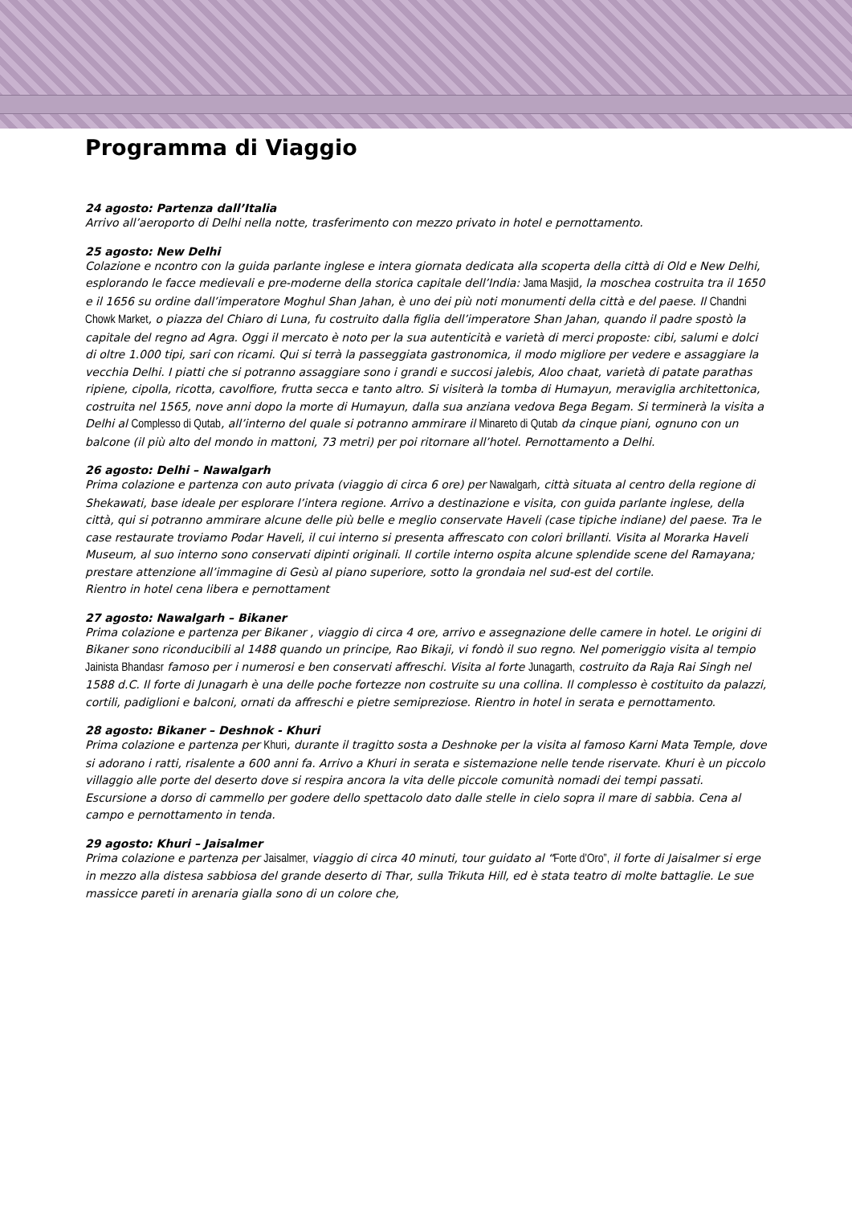Programma di Viaggio
24 agosto: Partenza dall’Italia
Arrivo all’aeroporto di Delhi nella notte, trasferimento con mezzo privato in hotel e pernottamento.
25 agosto: New Delhi
Colazione e ncontro con la guida parlante inglese e intera giornata dedicata alla scoperta della città di Old e New Delhi, esplorando le facce medievali e pre-moderne della storica capitale dell’India: Jama Masjid, la moschea costruita tra il 1650 e il 1656 su ordine dall’imperatore Moghul Shan Jahan, è uno dei più noti monumenti della città e del paese. Il Chandni Chowk Market, o piazza del Chiaro di Luna, fu costruito dalla figlia dell’imperatore Shan Jahan, quando il padre spostò la capitale del regno ad Agra. Oggi il mercato è noto per la sua autenticità e varietà di merci proposte: cibi, salumi e dolci di oltre 1.000 tipi, sari con ricami. Qui si terrà la passeggiata gastronomica, il modo migliore per vedere e assaggiare la vecchia Delhi. I piatti che si potranno assaggiare sono i grandi e succosi jalebis, Aloo chaat, varietà di patate parathas ripiene, cipolla, ricotta, cavolfiore, frutta secca e tanto altro. Si visiterà la tomba di Humayun, meraviglia architettonica, costruita nel 1565, nove anni dopo la morte di Humayun, dalla sua anziana vedova Bega Begam. Si terminerà la visita a Delhi al Complesso di Qutab, all’interno del quale si potranno ammirare il Minareto di Qutab da cinque piani, ognuno con un balcone (il più alto del mondo in mattoni, 73 metri) per poi ritornare all’hotel. Pernottamento a Delhi.
26 agosto: Delhi – Nawalgarh
Prima colazione e partenza con auto privata (viaggio di circa 6 ore) per Nawalgarh, città situata al centro della regione di Shekawati, base ideale per esplorare l’intera regione. Arrivo a destinazione e visita, con guida parlante inglese, della città, qui si potranno ammirare alcune delle più belle e meglio conservate Haveli (case tipiche indiane) del paese. Tra le case restaurate troviamo Podar Haveli, il cui interno si presenta affrescato con colori brillanti. Visita al Morarka Haveli Museum, al suo interno sono conservati dipinti originali. Il cortile interno ospita alcune splendide scene del Ramayana; prestare attenzione all’immagine di Gesù al piano superiore, sotto la grondaia nel sud-est del cortile.
Rientro in hotel cena libera e pernottament
27 agosto: Nawalgarh – Bikaner
Prima colazione e partenza per Bikaner , viaggio di circa 4 ore, arrivo e assegnazione delle camere in hotel. Le origini di Bikaner sono riconducibili al 1488 quando un principe, Rao Bikaji, vi fondò il suo regno. Nel pomeriggio visita al tempio Jainista Bhandasr famoso per i numerosi e ben conservati affreschi. Visita al forte Junagarth, costruito da Raja Rai Singh nel 1588 d.C. Il forte di Junagarh è una delle poche fortezze non costruite su una collina. Il complesso è costituito da palazzi, cortili, padiglioni e balconi, ornati da affreschi e pietre semipreziose. Rientro in hotel in serata e pernottamento.
28 agosto: Bikaner – Deshnok - Khuri
Prima colazione e partenza per Khuri, durante il tragitto sosta a Deshnoke per la visita al famoso Karni Mata Temple, dove si adorano i ratti, risalente a 600 anni fa. Arrivo a Khuri in serata e sistemazione nelle tende riservate. Khuri è un piccolo villaggio alle porte del deserto dove si respira ancora la vita delle piccole comunità nomadi dei tempi passati. Escursione a dorso di cammello per godere dello spettacolo dato dalle stelle in cielo sopra il mare di sabbia. Cena al campo e pernottamento in tenda.
29 agosto: Khuri – Jaisalmer
Prima colazione e partenza per Jaisalmer, viaggio di circa 40 minuti, tour guidato al “Forte d’Oro”, il forte di Jaisalmer si erge in mezzo alla distesa sabbiosa del grande deserto di Thar, sulla Trikuta Hill, ed è stata teatro di molte battaglie. Le sue massicce pareti in arenaria gialla sono di un colore che,